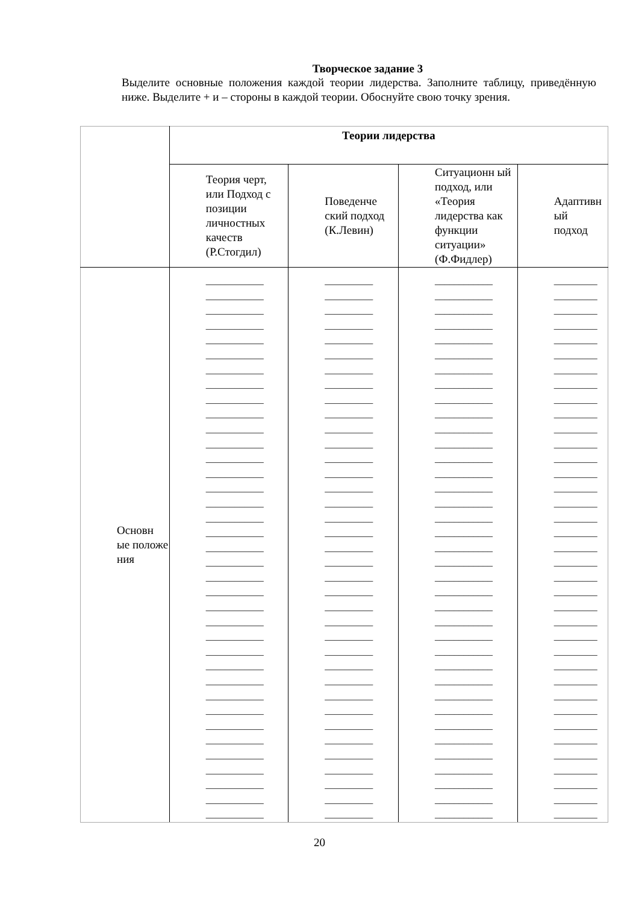Творческое задание 3
Выделите основные положения каждой теории лидерства. Заполните таблицу, приведённую ниже. Выделите + и – стороны в каждой теории. Обоснуйте свою точку зрения.
| | Теории лидерства | | | |
| | Теория черт, или Подход с позиции личностных качеств (Р.Стогдил) | Поведенче ский подход (К.Левин) | Ситуационн ый подход, или «Теория лидерства как функции ситуации» (Ф.Фидлер) | Адаптивн ый подход |
| Основн ые положе ния | ____________ ____________ ____________ ____________ ____________ ____________ ____________ ____________ ____________ ____________ ____________ ____________ ____________ ____________ ____________ ____________ ____________ ____________ ____________ ____________ ____________ ____________ ____________ ____________ ____________ ____________ ____________ ____________ ____________ ____________ ____________ ____________ ____________ ____________ ____________ ____________ ____________ | __________ __________ __________ __________ __________ __________ __________ __________ __________ __________ __________ __________ __________ __________ __________ __________ __________ __________ __________ __________ __________ __________ __________ __________ __________ __________ __________ __________ __________ __________ __________ __________ __________ __________ __________ __________ __________ | ____________ ____________ ____________ ____________ ____________ ____________ ____________ ____________ ____________ ____________ ____________ ____________ ____________ ____________ ____________ ____________ ____________ ____________ ____________ ____________ ____________ ____________ ____________ ____________ ____________ ____________ ____________ ____________ ____________ ____________ ____________ ____________ ____________ ____________ ____________ ____________ ____________ | _________ _________ _________ _________ _________ _________ _________ _________ _________ _________ _________ _________ _________ _________ _________ _________ _________ _________ _________ _________ _________ _________ _________ _________ _________ _________ _________ _________ _________ _________ _________ _________ _________ _________ _________ _________ _________ |
20